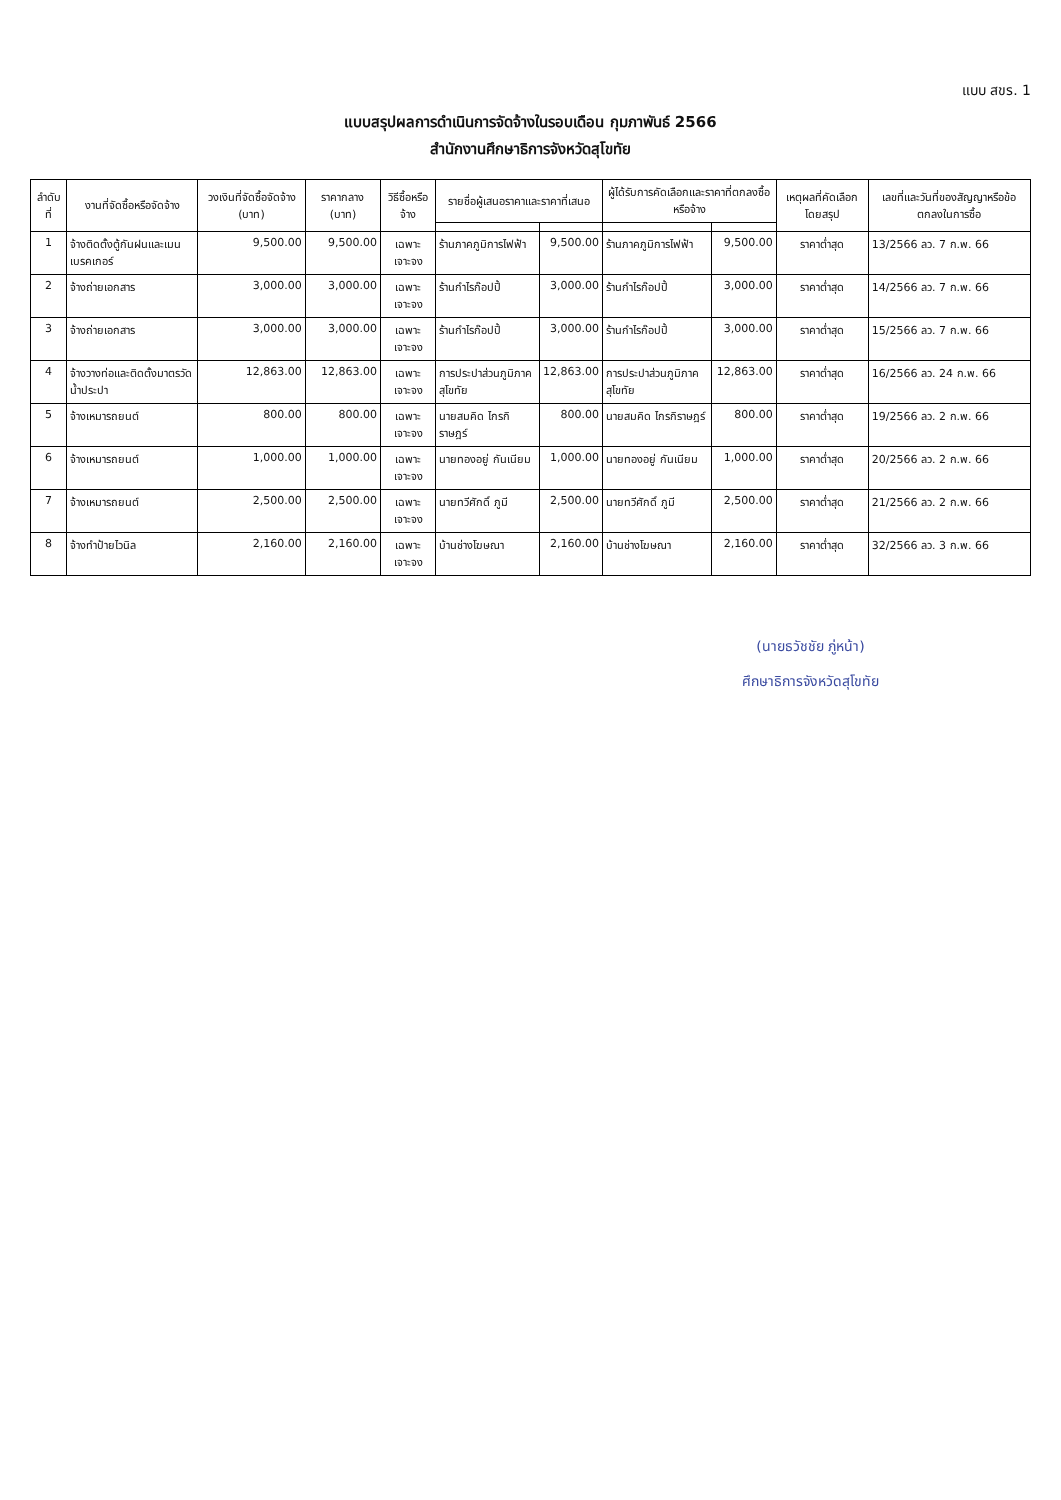แบบ สขร. 1
แบบสรุปผลการดำเนินการจัดจ้างในรอบเดือน กุมภาพันธ์ 2566
สำนักงานศึกษาธิการจังหวัดสุโขทัย
| ลำดับที่ | งานที่จัดซื้อหรือจัดจ้าง | วงเงินที่จัดซื้อจัดจ้าง (บาท) | ราคากลาง (บาท) | วิธีซื้อหรือจ้าง | รายชื่อผู้เสนอราคาและราคาที่เสนอ | | ผู้ได้รับการคัดเลือกและราคาที่ตกลงซื้อหรือจ้าง | | เหตุผลที่คัดเลือกโดยสรุป | เลขที่และวันที่ของสัญญาหรือข้อตกลงในการซื้อ |
| --- | --- | --- | --- | --- | --- | --- | --- | --- | --- | --- |
| 1 | จ้างติดตั้งตู้กันฝนและเมนเบรคเกอร์ | 9,500.00 | 9,500.00 | เฉพาะเจาะจง | ร้านภาคภูมิการไฟฟ้า | 9,500.00 | ร้านภาคภูมิการไฟฟ้า | 9,500.00 | ราคาต่ำสุด | 13/2566 ลว. 7 ก.พ. 66 |
| 2 | จ้างถ่ายเอกสาร | 3,000.00 | 3,000.00 | เฉพาะเจาะจง | ร้านกำไรก๊อปปี้ | 3,000.00 | ร้านกำไรก๊อปปี้ | 3,000.00 | ราคาต่ำสุด | 14/2566 ลว. 7 ก.พ. 66 |
| 3 | จ้างถ่ายเอกสาร | 3,000.00 | 3,000.00 | เฉพาะเจาะจง | ร้านกำไรก๊อปปี้ | 3,000.00 | ร้านกำไรก๊อปปี้ | 3,000.00 | ราคาต่ำสุด | 15/2566 ลว. 7 ก.พ. 66 |
| 4 | จ้างวางท่อและติดตั้งมาตรวัดน้ำประปา | 12,863.00 | 12,863.00 | เฉพาะเจาะจง | การประปาส่วนภูมิภาคสุโขทัย | 12,863.00 | การประปาส่วนภูมิภาคสุโขทัย | 12,863.00 | ราคาต่ำสุด | 16/2566 ลว. 24 ก.พ. 66 |
| 5 | จ้างเหมารถยนต์ | 800.00 | 800.00 | เฉพาะเจาะจง | นายสมคิด ไกรกิราษฎร์ | 800.00 | นายสมคิด ไกรกิราษฎร์ | 800.00 | ราคาต่ำสุด | 19/2566 ลว. 2 ก.พ. 66 |
| 6 | จ้างเหมารถยนต์ | 1,000.00 | 1,000.00 | เฉพาะเจาะจง | นายทองอยู่ กันเนียม | 1,000.00 | นายทองอยู่ กันเนียม | 1,000.00 | ราคาต่ำสุด | 20/2566 ลว. 2 ก.พ. 66 |
| 7 | จ้างเหมารถยนต์ | 2,500.00 | 2,500.00 | เฉพาะเจาะจง | นายทวีศักดิ์ ภูมี | 2,500.00 | นายทวีศักดิ์ ภูมี | 2,500.00 | ราคาต่ำสุด | 21/2566 ลว. 2 ก.พ. 66 |
| 8 | จ้างทำป้ายไวนิล | 2,160.00 | 2,160.00 | เฉพาะเจาะจง | บ้านช่างโฆษณา | 2,160.00 | บ้านช่างโฆษณา | 2,160.00 | ราคาต่ำสุด | 32/2566 ลว. 3 ก.พ. 66 |
(นายธวัชชัย ภู่หน้า)
ศึกษาธิการจังหวัดสุโขทัย